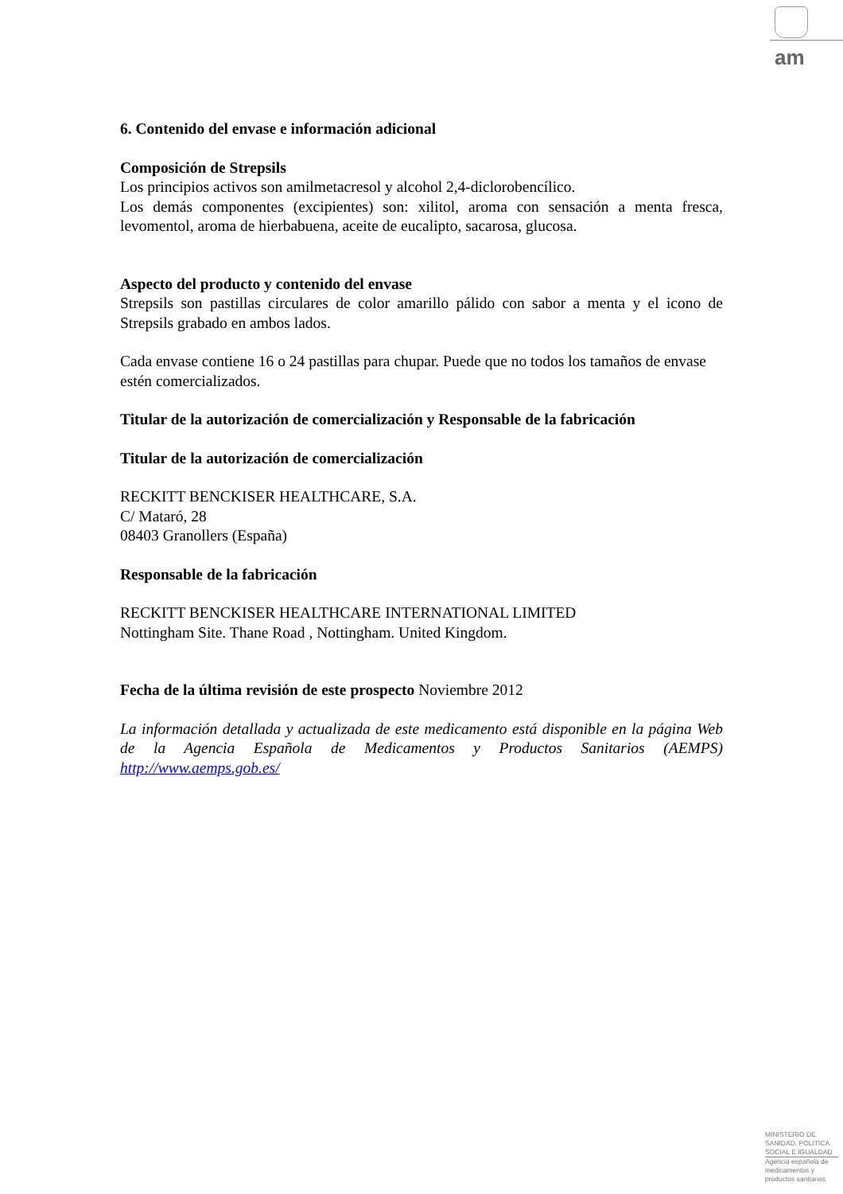am
6. Contenido del envase e información adicional
Composición de Strepsils
Los principios activos son amilmetacresol y alcohol 2,4-diclorobencílico.
Los demás componentes (excipientes) son: xilitol, aroma con sensación a menta fresca, levomentol, aroma de hierbabuena, aceite de eucalipto, sacarosa, glucosa.
Aspecto del producto y contenido del envase
Strepsils son pastillas circulares de color amarillo pálido con sabor a menta y el icono de Strepsils grabado en ambos lados.
Cada envase contiene 16 o 24 pastillas para chupar. Puede que no todos los tamaños de envase estén comercializados.
Titular de la autorización de comercialización y Responsable de la fabricación
Titular de la autorización de comercialización
RECKITT BENCKISER HEALTHCARE, S.A.
C/ Mataró, 28
08403 Granollers (España)
Responsable de la fabricación
RECKITT BENCKISER HEALTHCARE INTERNATIONAL LIMITED
Nottingham Site. Thane Road , Nottingham. United Kingdom.
Fecha de la última revisión de este prospecto Noviembre 2012
La información detallada y actualizada de este medicamento está disponible en la página Web de la Agencia Española de Medicamentos y Productos Sanitarios (AEMPS) http://www.aemps.gob.es/
MINISTERIO DE
SANIDAD, POLITICA
SOCIAL E IGUALDAD
Agencia española de
medicamentos y
productos sanitarios